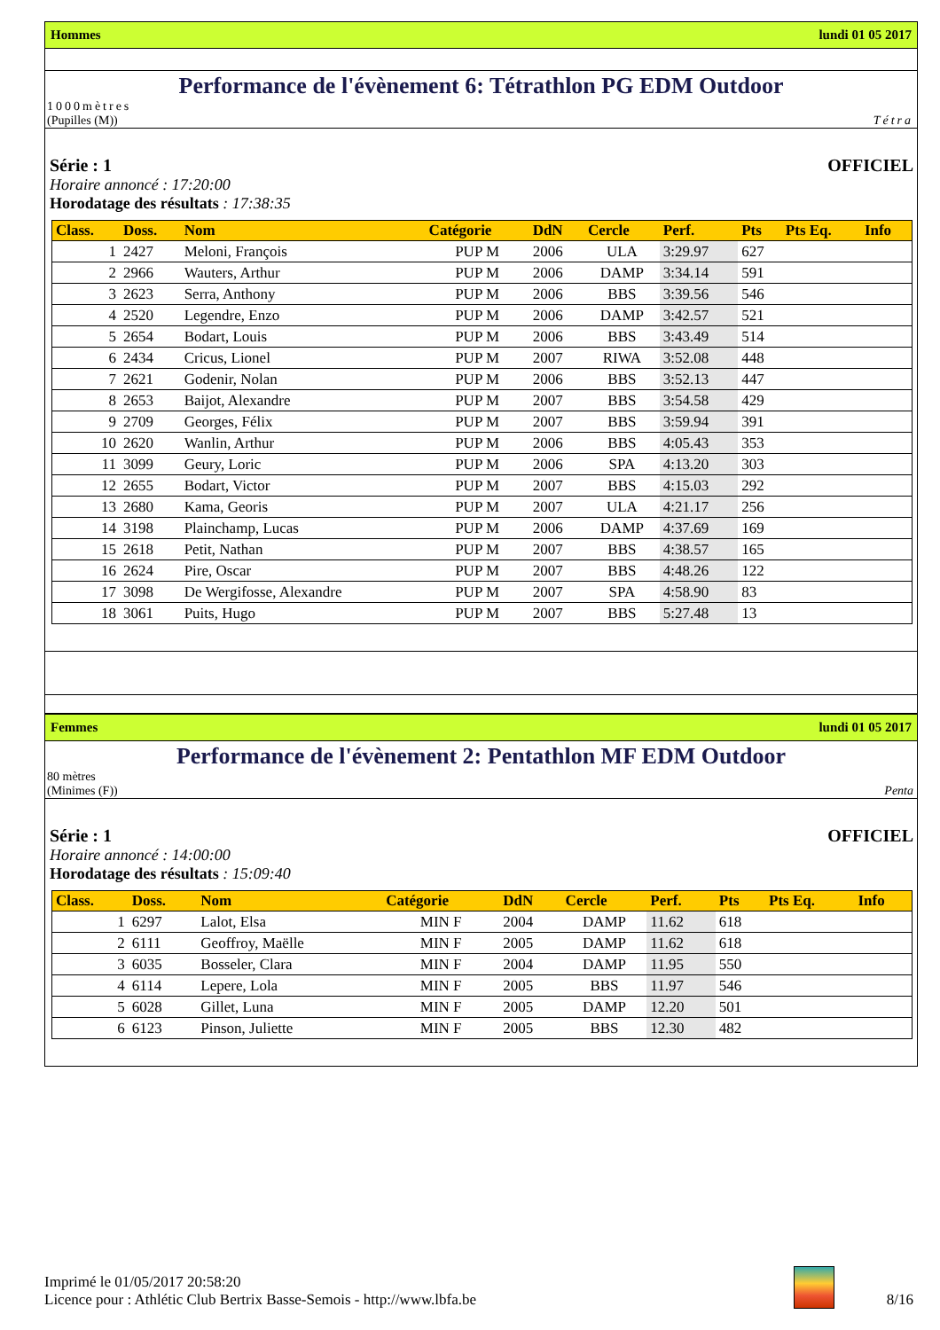Hommes lundi 01 05 2017
Performance de l'évènement 6: Tétrathlon PG EDM Outdoor
1000mètres
(Pupilles (M)) Tétra
Série : 1 OFFICIEL
Horaire annoncé : 17:20:00
Horodatage des résultats : 17:38:35
| Class. | Doss. | Nom | Catégorie | DdN | Cercle | Perf. | Pts | Pts Eq. | Info |
| --- | --- | --- | --- | --- | --- | --- | --- | --- | --- |
| 1 | 2427 | Meloni, François | PUP M | 2006 | ULA | 3:29.97 | 627 | | |
| 2 | 2966 | Wauters, Arthur | PUP M | 2006 | DAMP | 3:34.14 | 591 | | |
| 3 | 2623 | Serra, Anthony | PUP M | 2006 | BBS | 3:39.56 | 546 | | |
| 4 | 2520 | Legendre, Enzo | PUP M | 2006 | DAMP | 3:42.57 | 521 | | |
| 5 | 2654 | Bodart, Louis | PUP M | 2006 | BBS | 3:43.49 | 514 | | |
| 6 | 2434 | Cricus, Lionel | PUP M | 2007 | RIWA | 3:52.08 | 448 | | |
| 7 | 2621 | Godenir, Nolan | PUP M | 2006 | BBS | 3:52.13 | 447 | | |
| 8 | 2653 | Baijot, Alexandre | PUP M | 2007 | BBS | 3:54.58 | 429 | | |
| 9 | 2709 | Georges, Félix | PUP M | 2007 | BBS | 3:59.94 | 391 | | |
| 10 | 2620 | Wanlin, Arthur | PUP M | 2006 | BBS | 4:05.43 | 353 | | |
| 11 | 3099 | Geury, Loric | PUP M | 2006 | SPA | 4:13.20 | 303 | | |
| 12 | 2655 | Bodart, Victor | PUP M | 2007 | BBS | 4:15.03 | 292 | | |
| 13 | 2680 | Kama, Georis | PUP M | 2007 | ULA | 4:21.17 | 256 | | |
| 14 | 3198 | Plainchamp, Lucas | PUP M | 2006 | DAMP | 4:37.69 | 169 | | |
| 15 | 2618 | Petit, Nathan | PUP M | 2007 | BBS | 4:38.57 | 165 | | |
| 16 | 2624 | Pire, Oscar | PUP M | 2007 | BBS | 4:48.26 | 122 | | |
| 17 | 3098 | De Wergifosse, Alexandre | PUP M | 2007 | SPA | 4:58.90 | 83 | | |
| 18 | 3061 | Puits, Hugo | PUP M | 2007 | BBS | 5:27.48 | 13 | | |
Femmes lundi 01 05 2017
Performance de l'évènement 2: Pentathlon MF EDM Outdoor
80 mètres
(Minimes (F)) Penta
Série : 1 OFFICIEL
Horaire annoncé : 14:00:00
Horodatage des résultats : 15:09:40
| Class. | Doss. | Nom | Catégorie | DdN | Cercle | Perf. | Pts | Pts Eq. | Info |
| --- | --- | --- | --- | --- | --- | --- | --- | --- | --- |
| 1 | 6297 | Lalot, Elsa | MIN F | 2004 | DAMP | 11.62 | 618 | | |
| 2 | 6111 | Geoffroy, Maëlle | MIN F | 2005 | DAMP | 11.62 | 618 | | |
| 3 | 6035 | Bosseler, Clara | MIN F | 2004 | DAMP | 11.95 | 550 | | |
| 4 | 6114 | Lepere, Lola | MIN F | 2005 | BBS | 11.97 | 546 | | |
| 5 | 6028 | Gillet, Luna | MIN F | 2005 | DAMP | 12.20 | 501 | | |
| 6 | 6123 | Pinson, Juliette | MIN F | 2005 | BBS | 12.30 | 482 | | |
Imprimé le 01/05/2017 20:58:20
Licence pour : Athlétic Club Bertrix Basse-Semois - http://www.lbfa.be
8/16